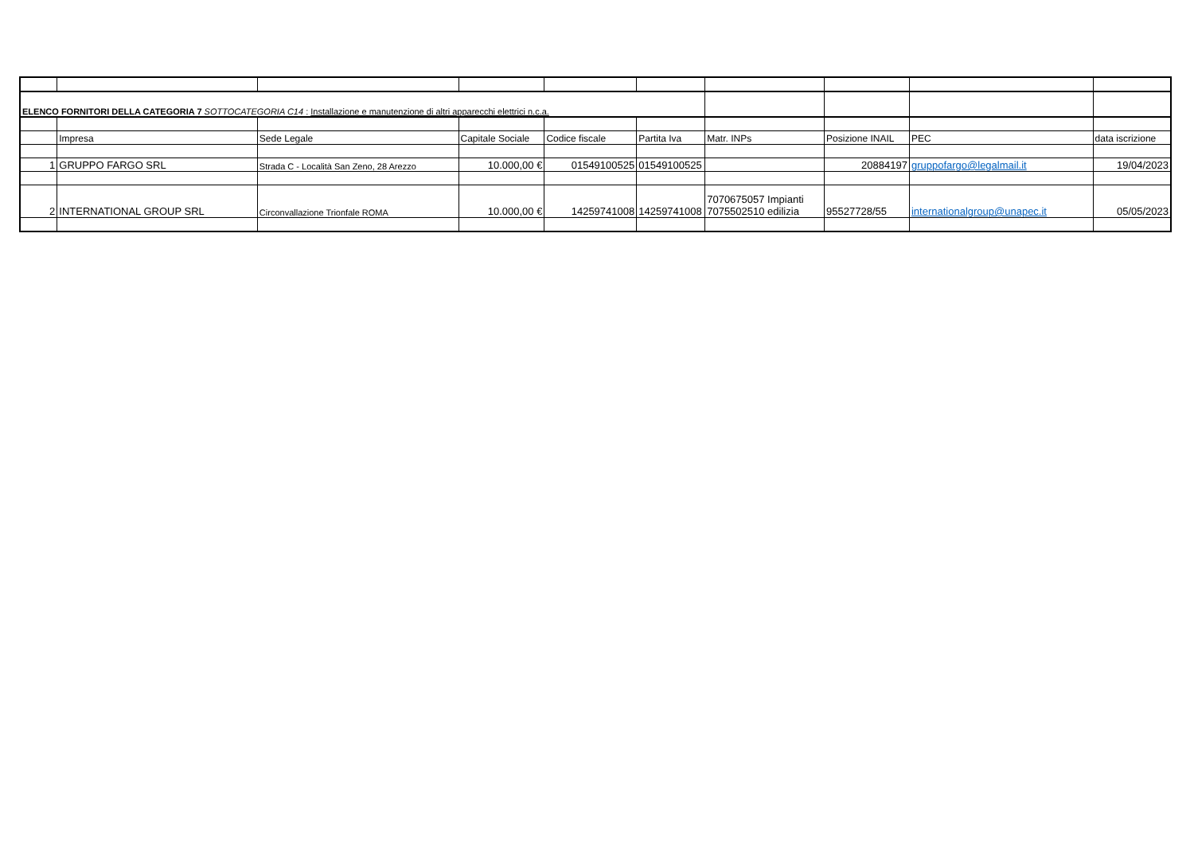| ELENCO FORNITORI DELLA CATEGORIA 7 SOTTOCATEGORIA C14 : Installazione e manutenzione di altri apparecchi elettrici n.c.a. | | | | | | | | | |
| | Impresa | Sede Legale | Capitale Sociale | Codice fiscale | Partita Iva | Matr. INPs | Posizione INAIL | PEC | data iscrizione |
| 1 | GRUPPO FARGO SRL | Strada C - Località San Zeno, 28 Arezzo | 10.000,00 € | 01549100525 | 01549100525 | | 20884197 | gruppofargo@legalmail.it | 19/04/2023 |
| 2 | INTERNATIONAL GROUP SRL | Circonvallazione Trionfale ROMA | 10.000,00 € | 14259741008 | 14259741008 | 7070675057 Impianti 7075502510 edilizia | 95527728/55 | internationalgroup@unapec.it | 05/05/2023 |